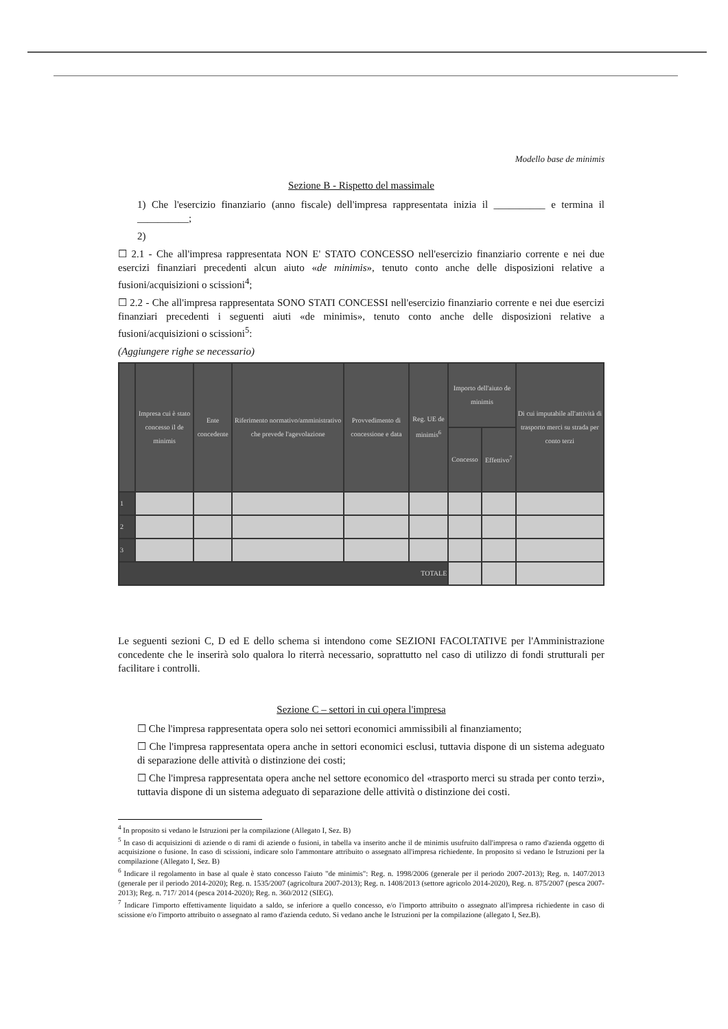Modello base de minimis
Sezione B - Rispetto del massimale
1) Che l'esercizio finanziario (anno fiscale) dell'impresa rappresentata inizia il __________ e termina il __________;
2)
☐ 2.1 - Che all'impresa rappresentata NON E' STATO CONCESSO nell'esercizio finanziario corrente e nei due esercizi finanziari precedenti alcun aiuto «de minimis», tenuto conto anche delle disposizioni relative a fusioni/acquisizioni o scissioni<sup>4</sup>;
☐ 2.2 - Che all'impresa rappresentata SONO STATI CONCESSI nell'esercizio finanziario corrente e nei due esercizi finanziari precedenti i seguenti aiuti «de minimis», tenuto conto anche delle disposizioni relative a fusioni/acquisizioni o scissioni<sup>5</sup>:
(Aggiungere righe se necessario)
| | Impresa cui è stato concesso il de minimis | Ente concedente | Riferimento normativo/amministrativo che prevede l'agevolazione | Provvedimento di concessione e data | Reg. UE de minimis<sup>6</sup> | Importo dell'aiuto de minimis | | Di cui imputabile all'attività di trasporto merci su strada per conto terzi |
| --- | --- | --- | --- | --- | --- | --- | --- | --- |
| | | | | | | Concesso | Effettivo<sup>7</sup> | |
| 1 | | | | | | | | |
| 2 | | | | | | | | |
| 3 | | | | | | | | |
| TOTALE | | | | | | | | |
Le seguenti sezioni C, D ed E dello schema si intendono come SEZIONI FACOLTATIVE per l'Amministrazione concedente che le inserirà solo qualora lo riterrà necessario, soprattutto nel caso di utilizzo di fondi strutturali per facilitare i controlli.
Sezione C – settori in cui opera l'impresa
☐ Che l'impresa rappresentata opera solo nei settori economici ammissibili al finanziamento;
☐ Che l'impresa rappresentata opera anche in settori economici esclusi, tuttavia dispone di un sistema adeguato di separazione delle attività o distinzione dei costi;
☐ Che l'impresa rappresentata opera anche nel settore economico del «trasporto merci su strada per conto terzi», tuttavia dispone di un sistema adeguato di separazione delle attività o distinzione dei costi.
<sup>4</sup> In proposito si vedano le Istruzioni per la compilazione (Allegato I, Sez. B)
<sup>5</sup> In caso di acquisizioni di aziende o di rami di aziende o fusioni, in tabella va inserito anche il de minimis usufruito dall'impresa o ramo d'azienda oggetto di acquisizione o fusione. In caso di scissioni, indicare solo l'ammontare attribuito o assegnato all'impresa richiedente. In proposito si vedano le Istruzioni per la compilazione (Allegato I, Sez. B)
<sup>6</sup> Indicare il regolamento in base al quale è stato concesso l'aiuto "de minimis": Reg. n. 1998/2006 (generale per il periodo 2007-2013); Reg. n. 1407/2013 (generale per il periodo 2014-2020); Reg. n. 1535/2007 (agricoltura 2007-2013); Reg. n. 1408/2013 (settore agricolo 2014-2020), Reg. n. 875/2007 (pesca 2007-2013); Reg. n. 717/ 2014 (pesca 2014-2020); Reg. n. 360/2012 (SIEG).
<sup>7</sup> Indicare l'importo effettivamente liquidato a saldo, se inferiore a quello concesso, e/o l'importo attribuito o assegnato all'impresa richiedente in caso di scissione e/o l'importo attribuito o assegnato al ramo d'azienda ceduto. Si vedano anche le Istruzioni per la compilazione (allegato I, Sez.B).